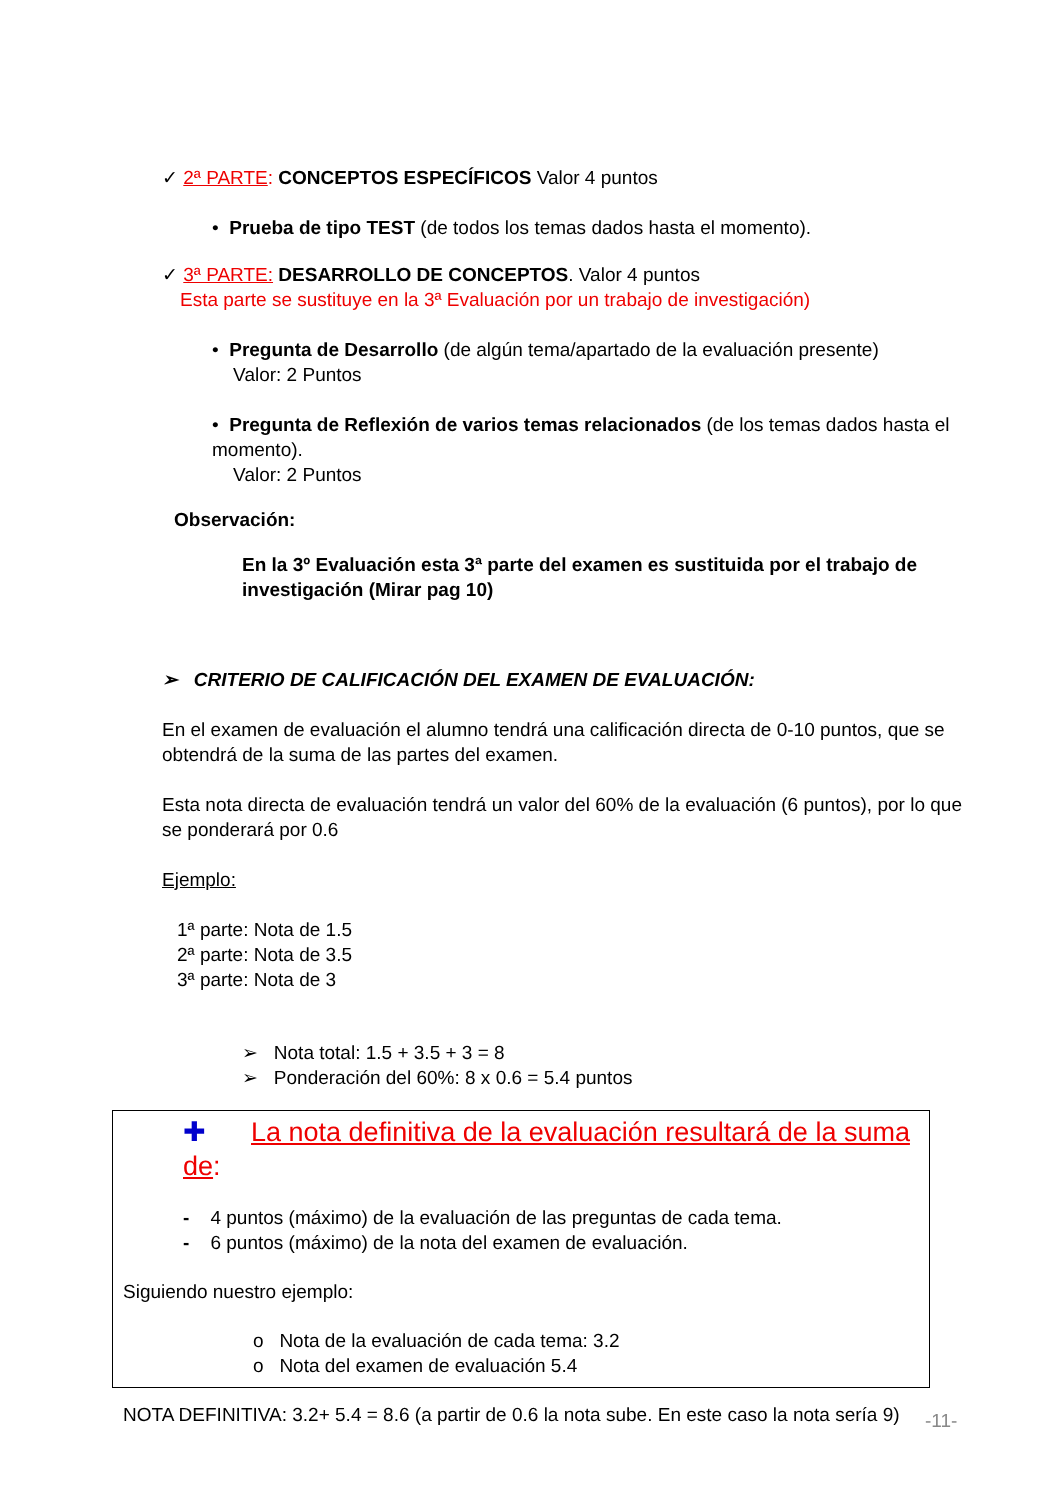✓ 2ª PARTE: CONCEPTOS ESPECÍFICOS Valor 4 puntos
• Prueba de tipo TEST (de todos los temas dados hasta el momento).
✓ 3ª PARTE: DESARROLLO DE CONCEPTOS. Valor 4 puntos
Esta parte se sustituye en la 3ª Evaluación por un trabajo de investigación)
• Pregunta de Desarrollo (de algún tema/apartado de la evaluación presente)
Valor: 2 Puntos
• Pregunta de Reflexión de varios temas relacionados (de los temas dados hasta el momento).
Valor: 2 Puntos
Observación:
En la 3º Evaluación esta 3ª parte del examen es sustituida por el trabajo de investigación (Mirar pag 10)
➢ CRITERIO DE CALIFICACIÓN DEL EXAMEN DE EVALUACIÓN:
En el examen de evaluación el alumno tendrá una calificación directa de 0-10 puntos, que se obtendrá de la suma de las partes del examen.
Esta nota directa de evaluación tendrá un valor del 60% de la evaluación (6 puntos), por lo que se ponderará por 0.6
Ejemplo:
1ª parte: Nota de 1.5
2ª parte: Nota de 3.5
3ª parte: Nota de 3
➢ Nota total: 1.5 + 3.5 + 3 = 8
➢ Ponderación del 60%: 8 x 0.6 = 5.4 puntos
✚ La nota definitiva de la evaluación resultará de la suma de:
- 4 puntos (máximo) de la evaluación de las preguntas de cada tema.
- 6 puntos (máximo) de la nota del examen de evaluación.
Siguiendo nuestro ejemplo:
o Nota de la evaluación de cada tema: 3.2
o Nota del examen de evaluación 5.4
NOTA DEFINITIVA: 3.2+ 5.4 = 8.6 (a partir de 0.6 la nota sube. En este caso la nota sería 9)
-11-